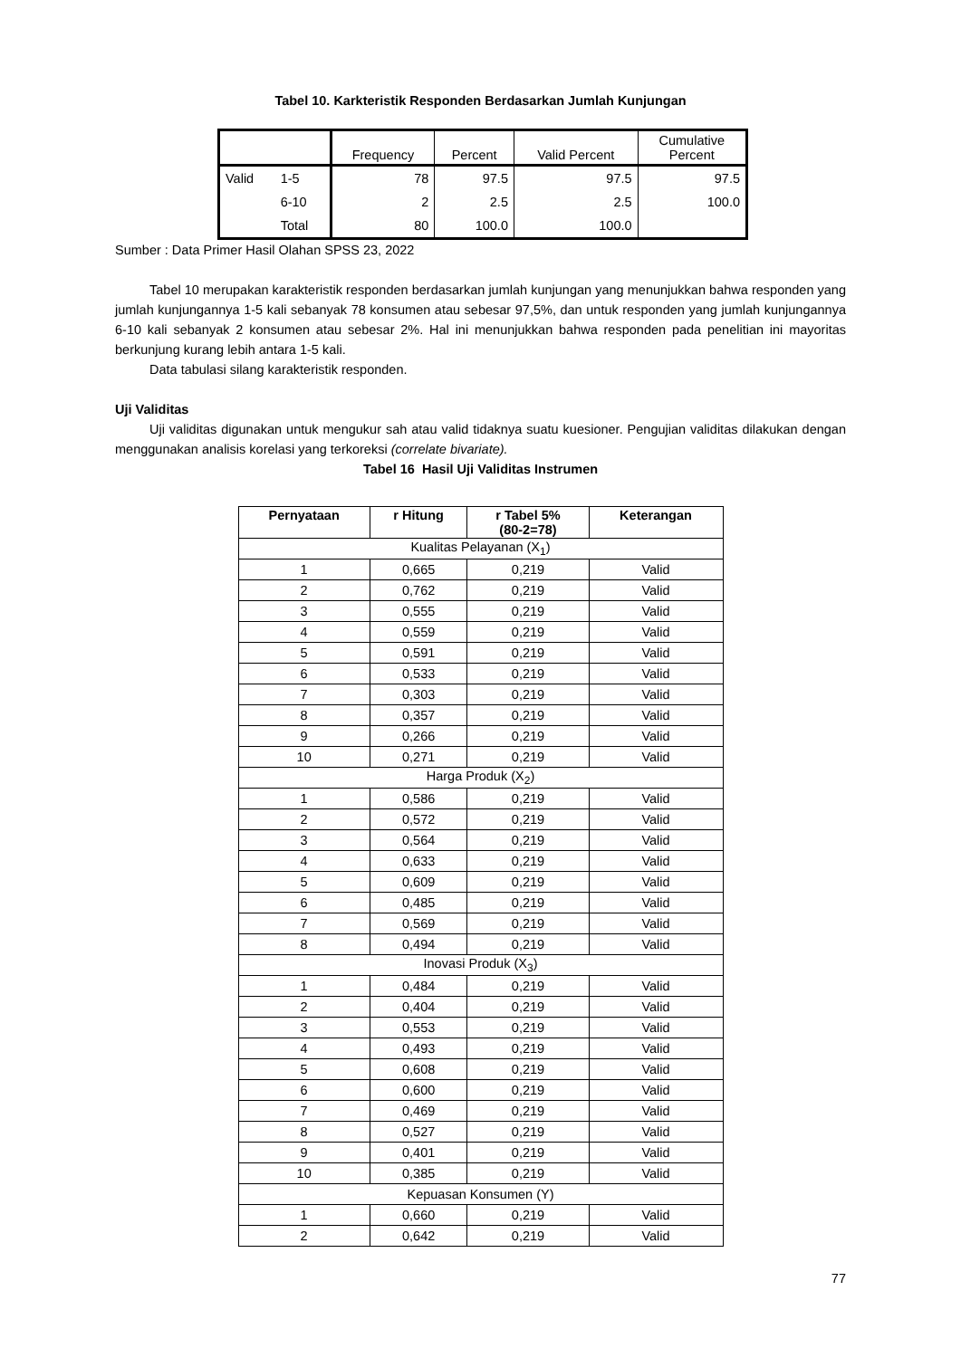Tabel 10. Karkteristik Responden Berdasarkan Jumlah Kunjungan
| | | Frequency | Percent | Valid Percent | Cumulative Percent |
| Valid | 1-5 | 78 | 97.5 | 97.5 | 97.5 |
| | 6-10 | 2 | 2.5 | 2.5 | 100.0 |
| | Total | 80 | 100.0 | 100.0 | |
Sumber : Data Primer Hasil Olahan SPSS 23, 2022
Tabel 10 merupakan karakteristik responden berdasarkan jumlah kunjungan yang menunjukkan bahwa responden yang jumlah kunjungannya 1-5 kali sebanyak 78 konsumen atau sebesar 97,5%, dan untuk responden yang jumlah kunjungannya 6-10 kali sebanyak 2 konsumen atau sebesar 2%. Hal ini menunjukkan bahwa responden pada penelitian ini mayoritas berkunjung kurang lebih antara 1-5 kali.
Data tabulasi silang karakteristik responden.
Uji Validitas
Uji validitas digunakan untuk mengukur sah atau valid tidaknya suatu kuesioner. Pengujian validitas dilakukan dengan menggunakan analisis korelasi yang terkoreksi (correlate bivariate).
Tabel 16 Hasil Uji Validitas Instrumen
| Pernyataan | r Hitung | r Tabel 5% (80-2=78) | Keterangan |
| --- | --- | --- | --- |
| Kualitas Pelayanan (X<sub>1</sub>) | | | |
| 1 | 0,665 | 0,219 | Valid |
| 2 | 0,762 | 0,219 | Valid |
| 3 | 0,555 | 0,219 | Valid |
| 4 | 0,559 | 0,219 | Valid |
| 5 | 0,591 | 0,219 | Valid |
| 6 | 0,533 | 0,219 | Valid |
| 7 | 0,303 | 0,219 | Valid |
| 8 | 0,357 | 0,219 | Valid |
| 9 | 0,266 | 0,219 | Valid |
| 10 | 0,271 | 0,219 | Valid |
| Harga Produk (X<sub>2</sub>) | | | |
| 1 | 0,586 | 0,219 | Valid |
| 2 | 0,572 | 0,219 | Valid |
| 3 | 0,564 | 0,219 | Valid |
| 4 | 0,633 | 0,219 | Valid |
| 5 | 0,609 | 0,219 | Valid |
| 6 | 0,485 | 0,219 | Valid |
| 7 | 0,569 | 0,219 | Valid |
| 8 | 0,494 | 0,219 | Valid |
| Inovasi Produk (X<sub>3</sub>) | | | |
| 1 | 0,484 | 0,219 | Valid |
| 2 | 0,404 | 0,219 | Valid |
| 3 | 0,553 | 0,219 | Valid |
| 4 | 0,493 | 0,219 | Valid |
| 5 | 0,608 | 0,219 | Valid |
| 6 | 0,600 | 0,219 | Valid |
| 7 | 0,469 | 0,219 | Valid |
| 8 | 0,527 | 0,219 | Valid |
| 9 | 0,401 | 0,219 | Valid |
| 10 | 0,385 | 0,219 | Valid |
| Kepuasan Konsumen (Y) | | | |
| 1 | 0,660 | 0,219 | Valid |
| 2 | 0,642 | 0,219 | Valid |
77